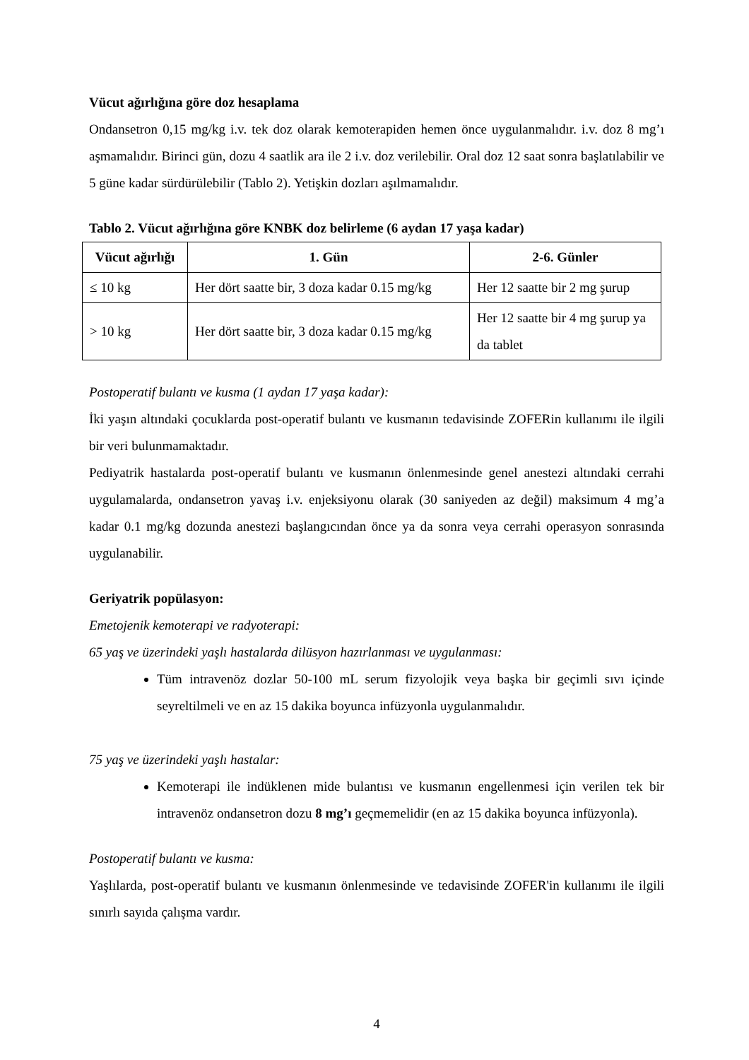Vücut ağırlığına göre doz hesaplama
Ondansetron 0,15 mg/kg i.v. tek doz olarak kemoterapiden hemen önce uygulanmalıdır. i.v. doz 8 mg’ı aşmamalıdır. Birinci gün, dozu 4 saatlik ara ile 2 i.v. doz verilebilir. Oral doz 12 saat sonra başlatılabilir ve 5 güne kadar sürdürülebilir (Tablo 2). Yetişkin dozları aşılmamalıdır.
Tablo 2. Vücut ağırlığına göre KNBK doz belirleme (6 aydan 17 yaşa kadar)
| Vücut ağırlığı | 1. Gün | 2-6. Günler |
| --- | --- | --- |
| ≤ 10 kg | Her dört saatte bir, 3 doza kadar 0.15 mg/kg | Her 12 saatte bir 2 mg şurup |
| > 10 kg | Her dört saatte bir, 3 doza kadar 0.15 mg/kg | Her 12 saatte bir 4 mg şurup ya da tablet |
Postoperatif bulantı ve kusma (1 aydan 17 yaşa kadar):
İki yaşın altındaki çocuklarda post-operatif bulantı ve kusmanın tedavisinde ZOFERin kullanımı ile ilgili bir veri bulunmamaktadır.
Pediyatrik hastalarda post-operatif bulantı ve kusmanın önlenmesinde genel anestezi altındaki cerrahi uygulamalarda, ondansetron yavaş i.v. enjeksiyonu olarak (30 saniyeden az değil) maksimum 4 mg’a kadar 0.1 mg/kg dozunda anestezi başlangıcından önce ya da sonra veya cerrahi operasyon sonrasında uygulanabilir.
Geriyatrik popülasyon:
Emetojenik kemoterapi ve radyoterapi:
65 yaş ve üzerindeki yaşlı hastalarda dilüsyon hazırlanması ve uygulanması:
Tüm intravenöz dozlar 50-100 mL serum fizyolojik veya başka bir geçimli sıvı içinde seyreltilmeli ve en az 15 dakika boyunca infüzyonla uygulanmalıdır.
75 yaş ve üzerindeki yaşlı hastalar:
Kemoterapi ile indüklenen mide bulantısı ve kusmanın engellenmesi için verilen tek bir intravenöz ondansetron dozu 8 mg’ı geçmemelidir (en az 15 dakika boyunca infüzyonla).
Postoperatif bulantı ve kusma:
Yaşlılarda, post-operatif bulantı ve kusmanın önlenmesinde ve tedavisinde ZOFER'in kullanımı ile ilgili sınırlı sayıda çalışma vardır.
4